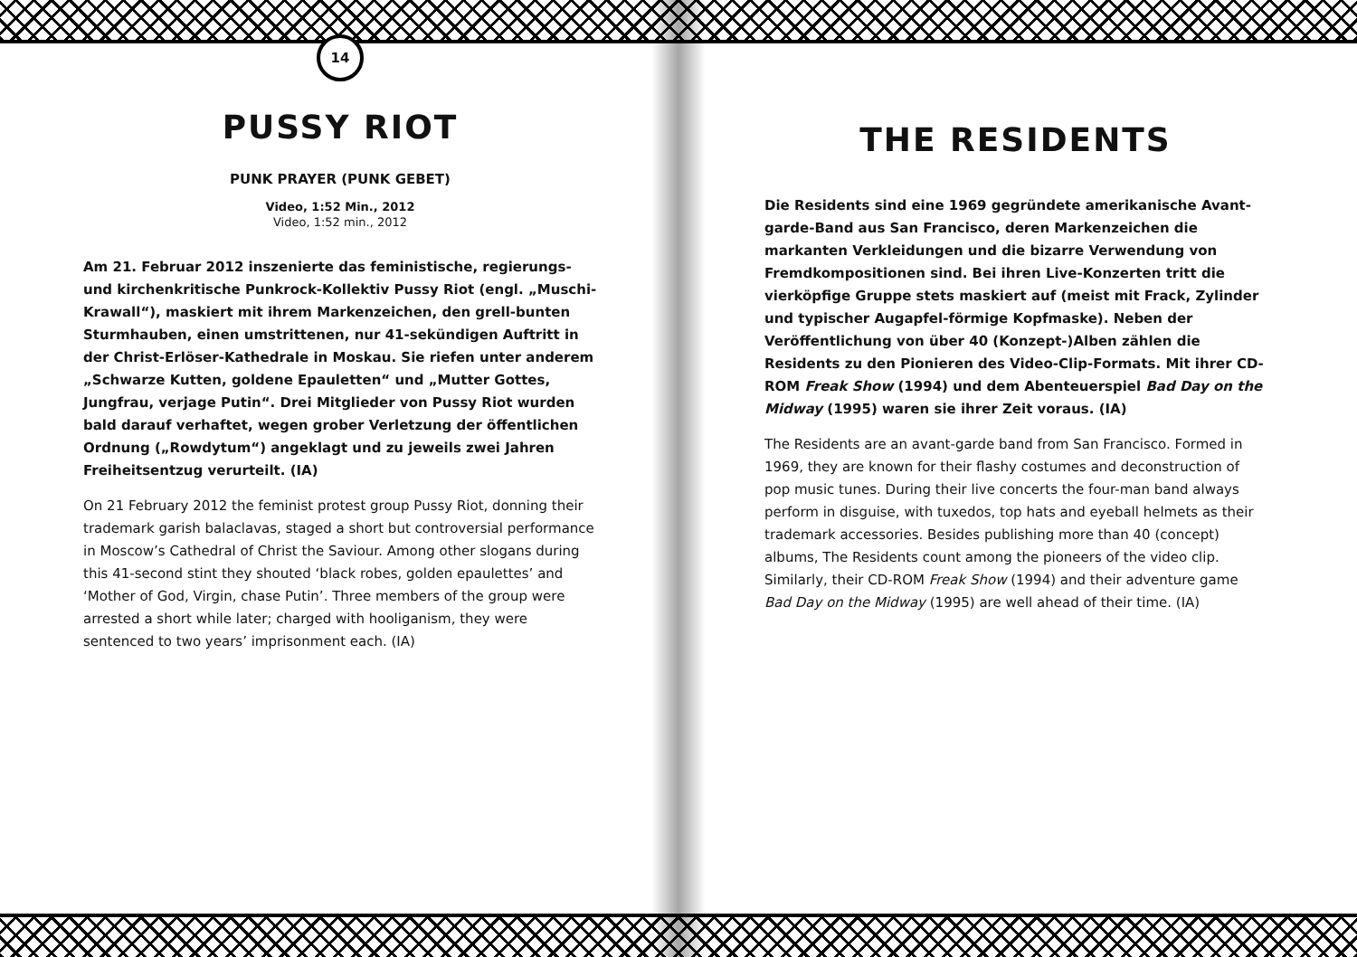14
PUSSY RIOT
PUNK PRAYER (PUNK GEBET)
Video, 1:52 Min., 2012
Video, 1:52 min., 2012
Am 21. Februar 2012 inszenierte das feministische, regierungs- und kirchenkritische Punkrock-Kollektiv Pussy Riot (engl. „Muschi-Krawall“), maskiert mit ihrem Markenzeichen, den grell-bunten Sturmhauben, einen umstrittenen, nur 41-sekün­digen Auftritt in der Christ-Erlöser-Kathedrale in Moskau. Sie riefen unter anderem „Schwarze Kutten, goldene Epauletten“ und „Mutter Gottes, Jungfrau, verjage Putin“. Drei Mitglieder von Pussy Riot wurden bald darauf verhaftet, wegen grober Verletzung der öffentlichen Ordnung („Rowdytum“) angeklagt und zu jeweils zwei Jahren Freiheitsentzug verurteilt. (IA)
On 21 February 2012 the feminist protest group Pussy Riot, donning their trademark garish balaclavas, staged a short but controversial performance in Moscow’s Cathedral of Christ the Saviour. Among other slogans during this 41-second stint they shouted ‘black robes, golden epaulettes’ and ‘Mother of God, Virgin, chase Putin’. Three members of the group were arrested a short while later; charged with hooliganism, they were sentenced to two years’ imprisonment each. (IA)
THE RESIDENTS
Die Residents sind eine 1969 gegründete amerikanische Avant­garde-Band aus San Francisco, deren Markenzeichen die markanten Verkleidungen und die bizarre Verwendung von Fremdkompositionen sind. Bei ihren Live-Konzerten tritt die vierköpfige Gruppe stets maskiert auf (meist mit Frack, Zylin­der und typischer Augapfel-förmige Kopfmaske). Neben der Veröffentlichung von über 40 (Konzept-)Alben zählen die Residents zu den Pionieren des Video-Clip-Formats. Mit ihrer CD-ROM Freak Show (1994) und dem Abenteuerspiel Bad Day on the Midway (1995) waren sie ihrer Zeit voraus. (IA)
The Residents are an avant-garde band from San Francisco. Formed in 1969, they are known for their flashy costumes and deconstruction of pop music tunes. During their live concerts the four-man band always perform in disguise, with tuxedos, top hats and eyeball helmets as their trademark accessories. Besides publishing more than 40 (con­cept) albums, The Residents count among the pioneers of the video clip. Similarly, their CD-ROM Freak Show (1994) and their adventure game Bad Day on the Midway (1995) are well ahead of their time. (IA)